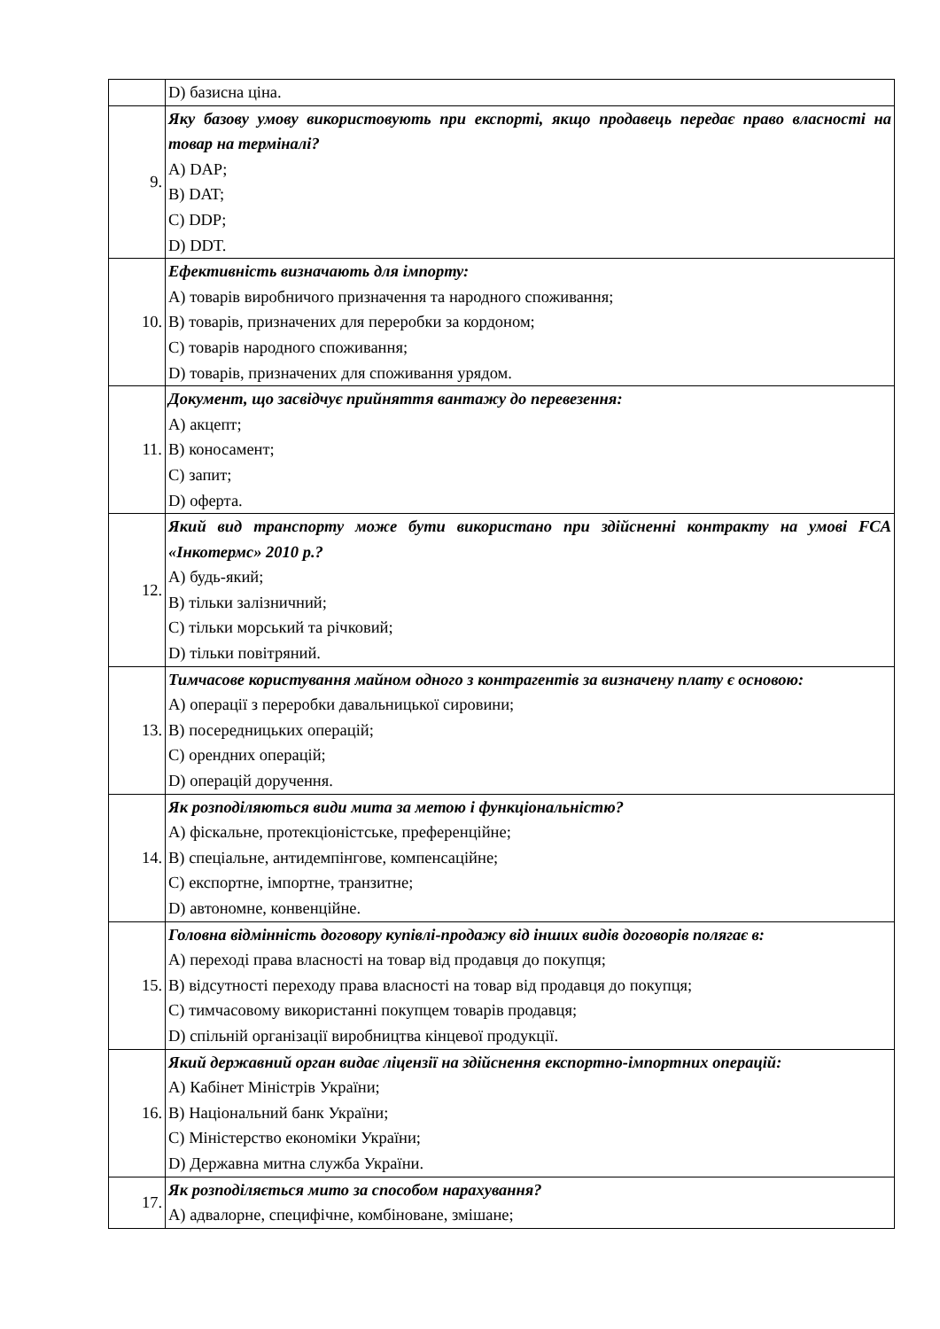| | D) базисна ціна. |
| 9. | Яку базову умову використовують при експорті, якщо продавець передає право власності на товар на терміналі? A) DAP; B) DAT; C) DDP; D) DDT. |
| 10. | Ефективність визначають для імпорту: A) товарів виробничого призначення та народного споживання; B) товарів, призначених для переробки за кордоном; C) товарів народного споживання; D) товарів, призначених для споживання урядом. |
| 11. | Документ, що засвідчує прийняття вантажу до перевезення: A) акцепт; B) коносамент; C) запит; D) оферта. |
| 12. | Який вид транспорту може бути використано при здійсненні контракту на умові FCA «Інкотермс» 2010 р.? A) будь-який; B) тільки залізничний; C) тільки морський та річковий; D) тільки повітряний. |
| 13. | Тимчасове користування майном одного з контрагентів за визначену плату є основою: A) операції з переробки давальницької сировини; B) посередницьких операцій; C) орендних операцій; D) операцій доручення. |
| 14. | Як розподіляються види мита за метою і функціональністю? A) фіскальне, протекціоністське, преференційне; B) спеціальне, антидемпінгове, компенсаційне; C) експортне, імпортне, транзитне; D) автономне, конвенційне. |
| 15. | Головна відмінність договору купівлі-продажу від інших видів договорів полягає в: A) переході права власності на товар від продавця до покупця; B) відсутності переходу права власності на товар від продавця до покупця; C) тимчасовому використанні покупцем товарів продавця; D) спільній організації виробництва кінцевої продукції. |
| 16. | Який державний орган видає ліцензії на здійснення експортно-імпортних операцій: A) Кабінет Міністрів України; B) Національний банк України; C) Міністерство економіки України; D) Державна митна служба України. |
| 17. | Як розподіляється мито за способом нарахування? A) адвалорне, специфічне, комбіноване, змішане; |